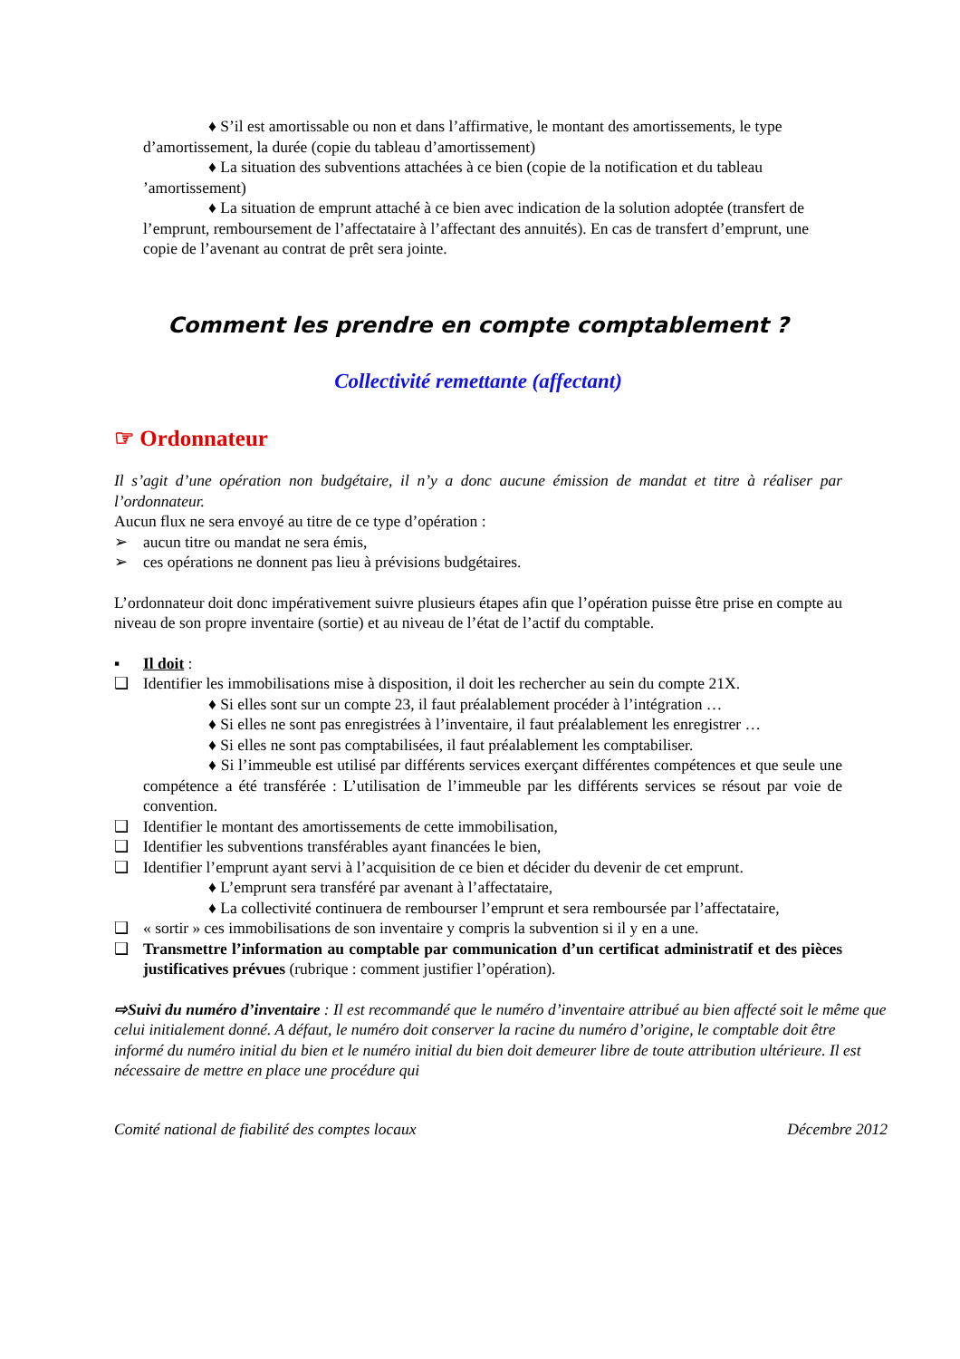♦ S’il est amortissable ou non et dans l’affirmative, le montant des amortissements, le type d’amortissement, la durée (copie du tableau d’amortissement)
♦ La situation des subventions attachées à ce bien (copie de la notification et du tableau ’amortissement)
♦ La situation de emprunt attaché à ce bien avec indication de la solution adoptée (transfert de l’emprunt, remboursement de l’affectataire à l’affectant des annuités). En cas de transfert d’emprunt, une copie de l’avenant au contrat de prêt sera jointe.
Comment les prendre en compte comptablement ?
Collectivité remettante (affectant)
☞ Ordonnateur
Il s’agit d’une opération non budgétaire, il n’y a donc aucune émission de mandat et titre à réaliser par l’ordonnateur.
Aucun flux ne sera envoyé au titre de ce type d’opération :
➢ aucun titre ou mandat ne sera émis,
➢ ces opérations ne donnent pas lieu à prévisions budgétaires.
L’ordonnateur doit donc impérativement suivre plusieurs étapes afin que l’opération puisse être prise en compte au niveau de son propre inventaire (sortie) et au niveau de l’état de l’actif du comptable.
▪ Il doit :
❑ Identifier les immobilisations mise à disposition, il doit les rechercher au sein du compte 21X.
♦ Si elles sont sur un compte 23, il faut préalablement procéder à l’intégration …
♦ Si elles ne sont pas enregistrées à l’inventaire, il faut préalablement les enregistrer …
♦ Si elles ne sont pas comptabilisées, il faut préalablement les comptabiliser.
♦ Si l’immeuble est utilisé par différents services exerçant différentes compétences et que seule une compétence a été transférée : L’utilisation de l’immeuble par les différents services se résout par voie de convention.
❑ Identifier le montant des amortissements de cette immobilisation,
❑ Identifier les subventions transférables ayant financées le bien,
❑ Identifier l’emprunt ayant servi à l’acquisition de ce bien et décider du devenir de cet emprunt.
♦ L’emprunt sera transféré par avenant à l’affectataire,
♦ La collectivité continuera de rembourser l’emprunt et sera remboursée par l’affectataire,
❑ « sortir » ces immobilisations de son inventaire y compris la subvention si il y en a une.
❑ Transmettre l’information au comptable par communication d’un certificat administratif et des pièces justificatives prévues (rubrique : comment justifier l’opération).
⇨Suivi du numéro d’inventaire : Il est recommandé que le numéro d’inventaire attribué au bien affecté soit le même que celui initialement donné. A défaut, le numéro doit conserver la racine du numéro d’origine, le comptable doit être informé du numéro initial du bien et le numéro initial du bien doit demeurer libre de toute attribution ultérieure. Il est nécessaire de mettre en place une procédure qui
Comité national de fiabilité des comptes locaux Décembre 2012